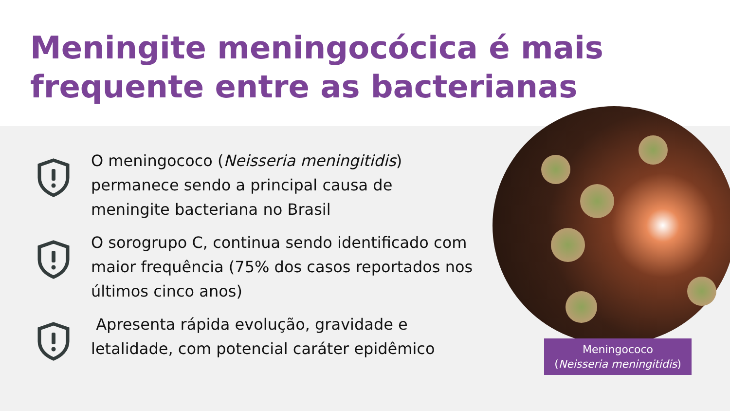Meningite meningocócica é mais frequente entre as bacterianas
O meningococo (Neisseria meningitidis) permanece sendo a principal causa de meningite bacteriana no Brasil
O sorogrupo C, continua sendo identificado com maior frequência (75% dos casos reportados nos últimos cinco anos)
Apresenta rápida evolução, gravidade e letalidade, com potencial caráter epidêmico
Meningococo
(Neisseria meningitidis)